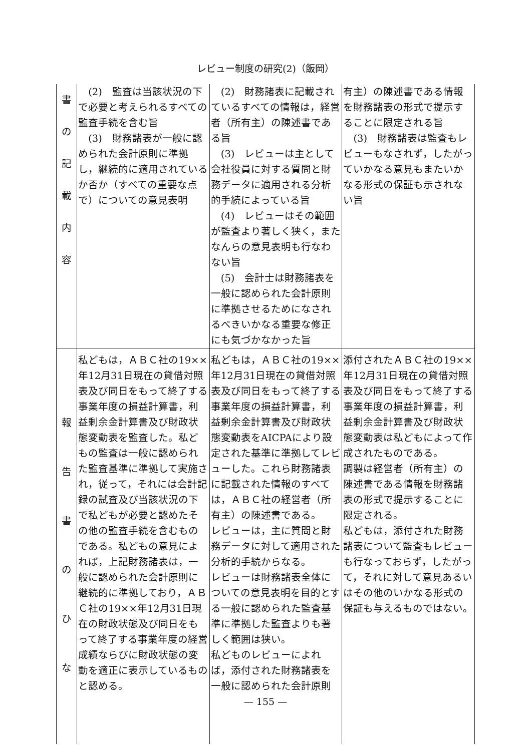レビュー制度の研究(2)（飯岡）
| 書 の 記 載 内 容 | (2) 監査は当該状況の下で必要と考えられるすべての監査手続を含む旨 (3) 財務諸表が一般に認められた会計原則に準拠し，継続的に適用されているか否か（すべての重要な点で）についての意見表明 | (2) 財務諸表に記載されているすべての情報は，経営者（所有主）の陳述書である旨 (3) レビューは主として会社役員に対する質問と財務データに適用される分析的手続によっている旨 (4) レビューはその範囲が監査より著しく狭く，またなんらの意見表明も行なわない旨 (5) 会計士は財務諸表を一般に認められた会計原則に準拠させるためになされるべきいかなる重要な修正にも気づかなかった旨 | 有主）の陳述書である情報を財務諸表の形式で提示することに限定される旨 (3) 財務諸表は監査もレビューもなされず，したがっていかなる意見もまたいかなる形式の保証も示されない旨 |
| 報 告 書 の ひ な | 私どもは，ＡＢＣ社の19××年12月31日現在の貸借対照表及び同日をもって終了する事業年度の損益計算書，利益剰余金計算書及び財政状態変動表を監査した。私どもの監査は一般に認められた監査基準に準拠して実施され，従って，それには会計記録の試査及び当該状況の下で私どもが必要と認めたその他の監査手続を含むものである。私どもの意見によれば，上記財務諸表は，一般に認められた会計原則に継続的に準拠しており，ＡＢＣ社の19××年12月31日現在の財政状態及び同日をもって終了する事業年度の経営成績ならびに財政状態の変動を適正に表示しているものと認める。 | 私どもは，ＡＢＣ社の19××年12月31日現在の貸借対照表及び同日をもって終了する事業年度の損益計算書，利益剰余金計算書及び財政状態変動表をAICPAにより設定された基準に準拠してレビューした。これら財務諸表に記載された情報のすべては，ＡＢＣ社の経営者（所有主）の陳述書である。 レビューは，主に質問と財務データに対して適用された分析的手続からなる。 レビューは財務諸表全体についての意見表明を目的とする一般に認められた監査基準に準拠した監査よりも著しく範囲は狭い。 私どものレビューによれば，添付された財務諸表を一般に認められた会計原則 | 添付されたＡＢＣ社の19××年12月31日現在の貸借対照表及び同日をもって終了する事業年度の損益計算書，利益剰余金計算書及び財政状態変動表は私どもによって作成されたものである。 調製は経営者（所有主）の陳述書である情報を財務諸表の形式で提示することに限定される。 私どもは，添付された財務諸表について監査もレビューも行なっておらず，したがって，それに対して意見あるいはその他のいかなる形式の保証も与えるものではない。 |
— 155 —